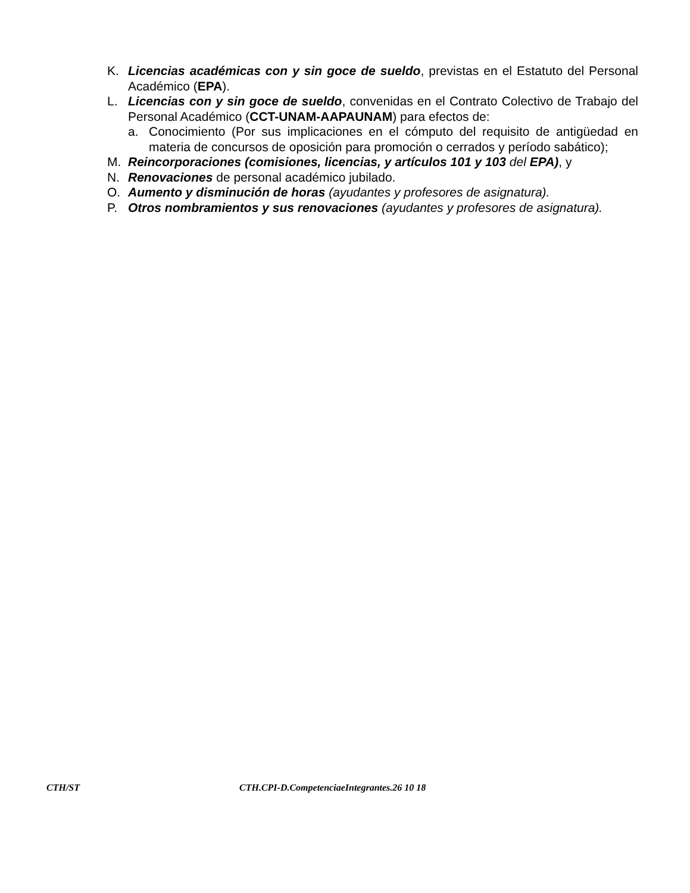K. Licencias académicas con y sin goce de sueldo, previstas en el Estatuto del Personal Académico (EPA).
L. Licencias con y sin goce de sueldo, convenidas en el Contrato Colectivo de Trabajo del Personal Académico (CCT-UNAM-AAPAUNAM) para efectos de:
a. Conocimiento (Por sus implicaciones en el cómputo del requisito de antigüedad en materia de concursos de oposición para promoción o cerrados y período sabático);
M. Reincorporaciones (comisiones, licencias, y artículos 101 y 103 del EPA), y
N. Renovaciones de personal académico jubilado.
O. Aumento y disminución de horas (ayudantes y profesores de asignatura).
P. Otros nombramientos y sus renovaciones (ayudantes y profesores de asignatura).
CTH/ST CTH.CPI-D.CompetenciaeIntegrantes.26 10 18